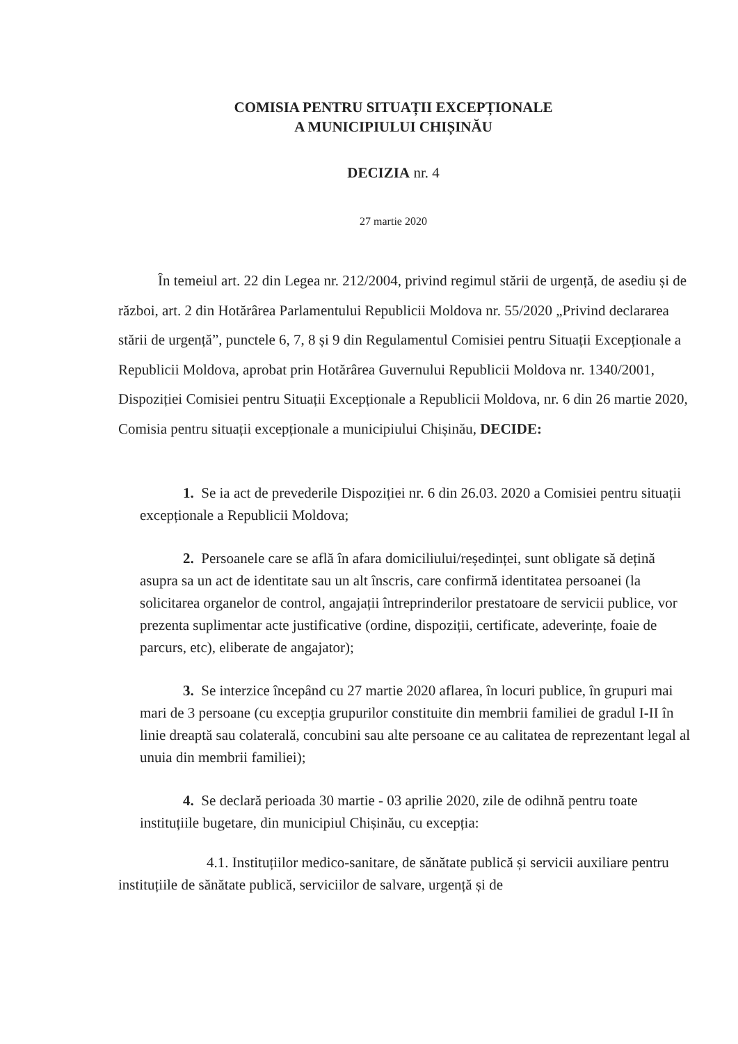COMISIA PENTRU SITUAȚII EXCEPȚIONALE
A MUNICIPIULUI CHIȘINĂU
DECIZIA nr. 4
27 martie 2020
În temeiul art. 22 din Legea nr. 212/2004, privind regimul stării de urgență, de asediu și de război, art. 2 din Hotărârea Parlamentului Republicii Moldova nr. 55/2020 „Privind declararea stării de urgență”, punctele 6, 7, 8 și 9 din Regulamentul Comisiei pentru Situații Excepționale a Republicii Moldova, aprobat prin Hotărârea Guvernului Republicii Moldova nr. 1340/2001, Dispoziției Comisiei pentru Situații Excepționale a Republicii Moldova, nr. 6 din 26 martie 2020, Comisia pentru situații excepționale a municipiului Chișinău, DECIDE:
1. Se ia act de prevederile Dispoziției nr. 6 din 26.03. 2020 a Comisiei pentru situații excepționale a Republicii Moldova;
2. Persoanele care se află în afara domiciliului/reședinței, sunt obligate să dețină asupra sa un act de identitate sau un alt înscris, care confirmă identitatea persoanei (la solicitarea organelor de control, angajații întreprinderilor prestatoare de servicii publice, vor prezenta suplimentar acte justificative (ordine, dispoziții, certificate, adeverințe, foaie de parcurs, etc), eliberate de angajator);
3. Se interzice începând cu 27 martie 2020 aflarea, în locuri publice, în grupuri mai mari de 3 persoane (cu excepția grupurilor constituite din membrii familiei de gradul I-II în linie dreaptă sau colaterală, concubini sau alte persoane ce au calitatea de reprezentant legal al unuia din membrii familiei);
4. Se declară perioada 30 martie - 03 aprilie 2020, zile de odihnă pentru toate instituțiile bugetare, din municipiul Chișinău, cu excepția:
4.1. Instituțiilor medico-sanitare, de sănătate publică și servicii auxiliare pentru instituțiile de sănătate publică, serviciilor de salvare, urgență și de